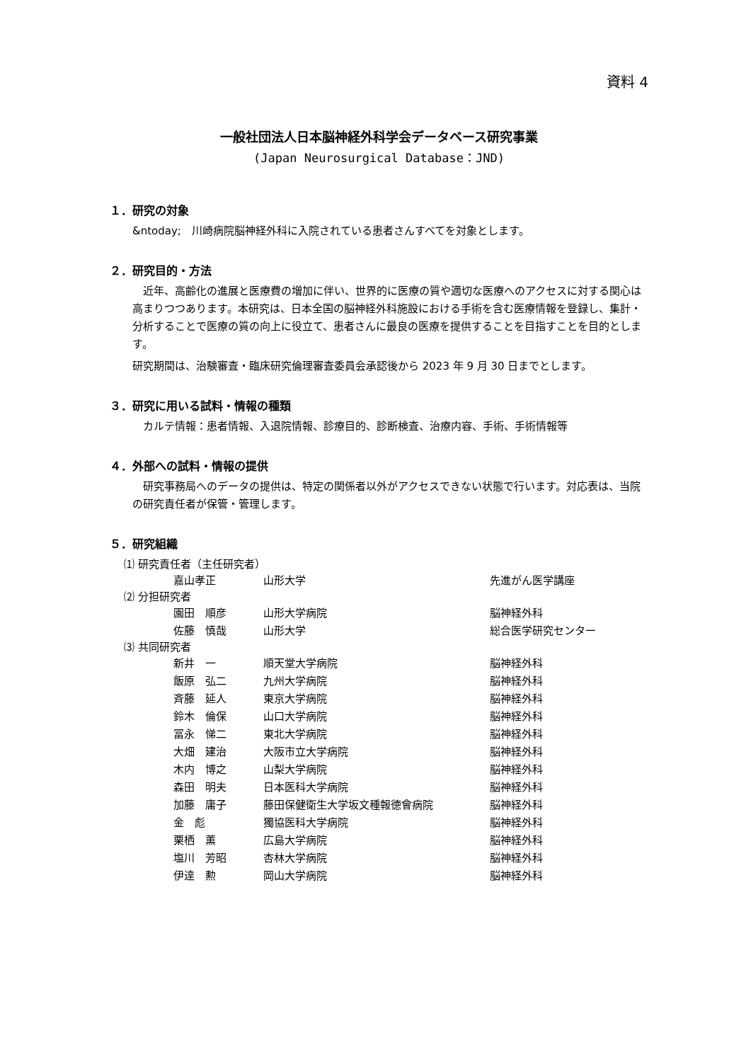資料 4
一般社団法人日本脳神経外科学会データベース研究事業
(Japan Neurosurgical Database：JND)
１．研究の対象
&ntoday;　川崎病院脳神経外科に入院されている患者さんすべてを対象とします。
２．研究目的・方法
　近年、高齢化の進展と医療費の増加に伴い、世界的に医療の質や適切な医療へのアクセスに対する関心は高まりつつあります。本研究は、日本全国の脳神経外科施設における手術を含む医療情報を登録し、集計・分析することで医療の質の向上に役立て、患者さんに最良の医療を提供することを目指すことを目的とします。
研究期間は、治験審査・臨床研究倫理審査委員会承認後から 2023 年 9 月 30 日までとします。
３．研究に用いる試料・情報の種類
　カルテ情報：患者情報、入退院情報、診療目的、診断検査、治療内容、手術、手術情報等
４．外部への試料・情報の提供
　研究事務局へのデータの提供は、特定の関係者以外がアクセスできない状態で行います。対応表は、当院の研究責任者が保管・管理します。
５．研究組織
⑴ 研究責任者（主任研究者）
| 嘉山孝正 | 山形大学 | 先進がん医学講座 |
⑵ 分担研究者
| 園田 順彦 | 山形大学病院 | 脳神経外科 |
| 佐藤 慎哉 | 山形大学 | 総合医学研究センター |
⑶ 共同研究者
| 新井 一 | 順天堂大学病院 | 脳神経外科 |
| 飯原 弘二 | 九州大学病院 | 脳神経外科 |
| 斉藤 延人 | 東京大学病院 | 脳神経外科 |
| 鈴木 倫保 | 山口大学病院 | 脳神経外科 |
| 冨永 悌二 | 東北大学病院 | 脳神経外科 |
| 大畑 建治 | 大阪市立大学病院 | 脳神経外科 |
| 木内 博之 | 山梨大学病院 | 脳神経外科 |
| 森田 明夫 | 日本医科大学病院 | 脳神経外科 |
| 加藤 庸子 | 藤田保健衛生大学坂文種報徳會病院 | 脳神経外科 |
| 金 彪 | 獨協医科大学病院 | 脳神経外科 |
| 栗栖 薫 | 広島大学病院 | 脳神経外科 |
| 塩川 芳昭 | 杏林大学病院 | 脳神経外科 |
| 伊達 勲 | 岡山大学病院 | 脳神経外科 |